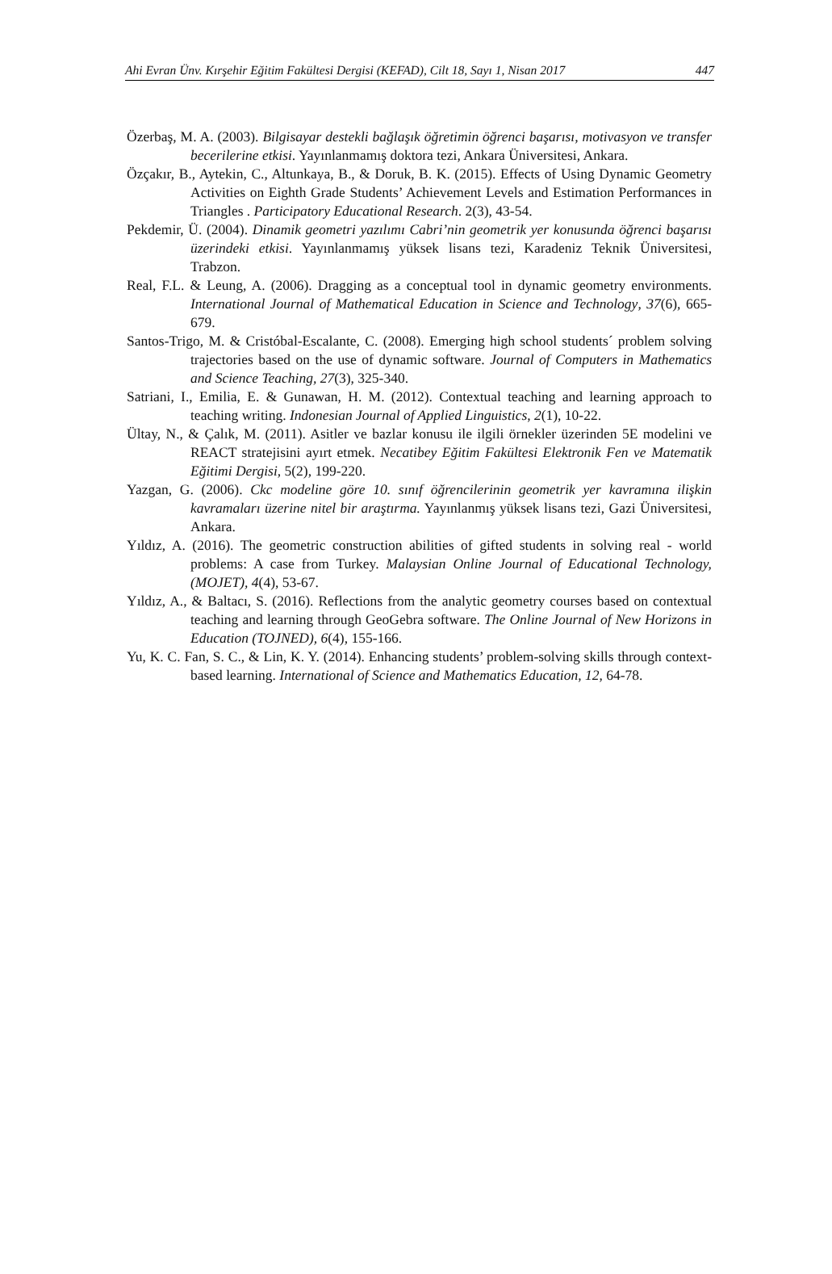Ahi Evran Ünv. Kırşehir Eğitim Fakültesi Dergisi (KEFAD), Cilt 18, Sayı 1, Nisan 2017 447
Özerbaş, M. A. (2003). Bilgisayar destekli bağlaşık öğretimin öğrenci başarısı, motivasyon ve transfer becerilerine etkisi. Yayınlanmamış doktora tezi, Ankara Üniversitesi, Ankara.
Özçakır, B., Aytekin, C., Altunkaya, B., & Doruk, B. K. (2015). Effects of Using Dynamic Geometry Activities on Eighth Grade Students’ Achievement Levels and Estimation Performances in Triangles . Participatory Educational Research. 2(3), 43-54.
Pekdemir, Ü. (2004). Dinamik geometri yazılımı Cabri’nin geometrik yer konusunda öğrenci başarısı üzerindeki etkisi. Yayınlanmamış yüksek lisans tezi, Karadeniz Teknik Üniversitesi, Trabzon.
Real, F.L. & Leung, A. (2006). Dragging as a conceptual tool in dynamic geometry environments. International Journal of Mathematical Education in Science and Technology, 37(6), 665-679.
Santos-Trigo, M. & Cristóbal-Escalante, C. (2008). Emerging high school students´ problem solving trajectories based on the use of dynamic software. Journal of Computers in Mathematics and Science Teaching, 27(3), 325-340.
Satriani, I., Emilia, E. & Gunawan, H. M. (2012). Contextual teaching and learning approach to teaching writing. Indonesian Journal of Applied Linguistics, 2(1), 10-22.
Ültay, N., & Çalık, M. (2011). Asitler ve bazlar konusu ile ilgili örnekler üzerinden 5E modelini ve REACT stratejisini ayırt etmek. Necatibey Eğitim Fakültesi Elektronik Fen ve Matematik Eğitimi Dergisi, 5(2), 199-220.
Yazgan, G. (2006). Ckc modeline göre 10. sınıf öğrencilerinin geometrik yer kavramına ilişkin kavramaları üzerine nitel bir araştırma. Yayınlanmış yüksek lisans tezi, Gazi Üniversitesi, Ankara.
Yıldız, A. (2016). The geometric construction abilities of gifted students in solving real - world problems: A case from Turkey. Malaysian Online Journal of Educational Technology, (MOJET), 4(4), 53-67.
Yıldız, A., & Baltacı, S. (2016). Reflections from the analytic geometry courses based on contextual teaching and learning through GeoGebra software. The Online Journal of New Horizons in Education (TOJNED), 6(4), 155-166.
Yu, K. C. Fan, S. C., & Lin, K. Y. (2014). Enhancing students’ problem-solving skills through context-based learning. International of Science and Mathematics Education, 12, 64-78.